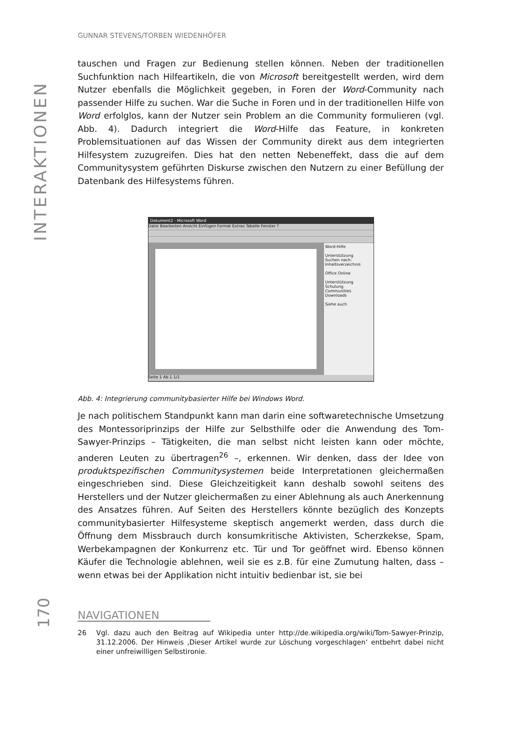INTERAKTIONEN
GUNNAR STEVENS/TORBEN WIEDENHÖFER
tauschen und Fragen zur Bedienung stellen können. Neben der traditionellen Suchfunktion nach Hilfeartikeln, die von Microsoft bereitgestellt werden, wird dem Nutzer ebenfalls die Möglichkeit gegeben, in Foren der Word-Community nach passender Hilfe zu suchen. War die Suche in Foren und in der traditionellen Hilfe von Word erfolglos, kann der Nutzer sein Problem an die Community formulieren (vgl. Abb. 4). Dadurch integriert die Word-Hilfe das Feature, in konkreten Problemsituationen auf das Wissen der Community direkt aus dem integrierten Hilfesystem zuzugreifen. Dies hat den netten Nebeneffekt, dass die auf dem Communitysystem geführten Diskurse zwischen den Nutzern zu einer Befüllung der Datenbank des Hilfesystems führen.
Dokument2 - Microsoft Word
Datei Bearbeiten Ansicht Einfügen Format Extras Tabelle Fenster ?
Word-Hilfe
Unterstützung
Suchen nach:
Inhaltsverzeichnis
Office Online
Unterstützung
Schulung
Communities
Downloads
Siehe auch
Seite 1 Ab 1 1/1
Abb. 4: Integrierung communitybasierter Hilfe bei Windows Word.
Je nach politischem Standpunkt kann man darin eine softwaretechnische Umsetzung des Montessoriprinzips der Hilfe zur Selbsthilfe oder die Anwendung des Tom-Sawyer-Prinzips – Tätigkeiten, die man selbst nicht leisten kann oder möchte, anderen Leuten zu übertragen<sup>26</sup> –, erkennen. Wir denken, dass der Idee von produktspezifischen Communitysystemen beide Interpretationen gleichermaßen eingeschrieben sind. Diese Gleichzeitigkeit kann deshalb sowohl seitens des Herstellers und der Nutzer gleichermaßen zu einer Ablehnung als auch Anerkennung des Ansatzes führen. Auf Seiten des Herstellers könnte bezüglich des Konzepts communitybasierter Hilfesysteme skeptisch angemerkt werden, dass durch die Öffnung dem Missbrauch durch konsumkritische Aktivisten, Scherzkekse, Spam, Werbekampagnen der Konkurrenz etc. Tür und Tor geöffnet wird. Ebenso können Käufer die Technologie ablehnen, weil sie es z.B. für eine Zumutung halten, dass – wenn etwas bei der Applikation nicht intuitiv bedienbar ist, sie bei
26 Vgl. dazu auch den Beitrag auf Wikipedia unter http://de.wikipedia.org/wiki/Tom-Sawyer-Prinzip, 31.12.2006. Der Hinweis ‚Dieser Artikel wurde zur Löschung vorgeschlagen‘ entbehrt dabei nicht einer unfreiwilligen Selbstironie.
170
NAVIGATIONEN